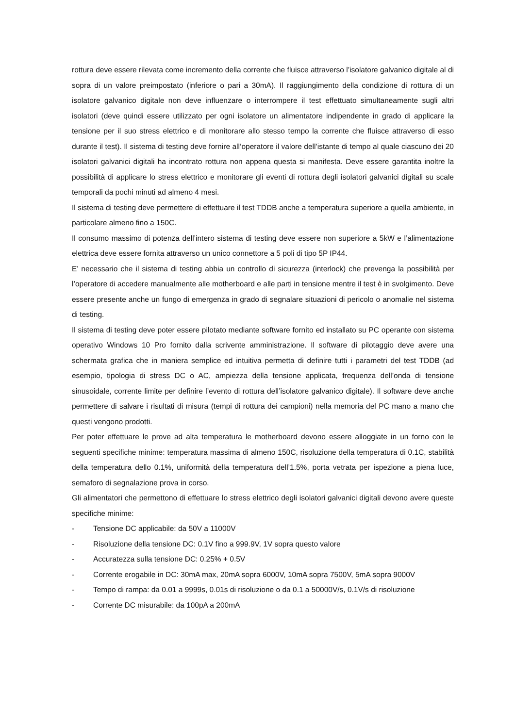rottura deve essere rilevata come incremento della corrente che fluisce attraverso l’isolatore galvanico digitale al di sopra di un valore preimpostato (inferiore o pari a 30mA). Il raggiungimento della condizione di rottura di un isolatore galvanico digitale non deve influenzare o interrompere il test effettuato simultaneamente sugli altri isolatori (deve quindi essere utilizzato per ogni isolatore un alimentatore indipendente in grado di applicare la tensione per il suo stress elettrico e di monitorare allo stesso tempo la corrente che fluisce attraverso di esso durante il test). Il sistema di testing deve fornire all’operatore il valore dell’istante di tempo al quale ciascuno dei 20 isolatori galvanici digitali ha incontrato rottura non appena questa si manifesta. Deve essere garantita inoltre la possibilità di applicare lo stress elettrico e monitorare gli eventi di rottura degli isolatori galvanici digitali su scale temporali da pochi minuti ad almeno 4 mesi.
Il sistema di testing deve permettere di effettuare il test TDDB anche a temperatura superiore a quella ambiente, in particolare almeno fino a 150C.
Il consumo massimo di potenza dell’intero sistema di testing deve essere non superiore a 5kW e l’alimentazione elettrica deve essere fornita attraverso un unico connettore a 5 poli di tipo 5P IP44.
E’ necessario che il sistema di testing abbia un controllo di sicurezza (interlock) che prevenga la possibilità per l’operatore di accedere manualmente alle motherboard e alle parti in tensione mentre il test è in svolgimento. Deve essere presente anche un fungo di emergenza in grado di segnalare situazioni di pericolo o anomalie nel sistema di testing.
Il sistema di testing deve poter essere pilotato mediante software fornito ed installato su PC operante con sistema operativo Windows 10 Pro fornito dalla scrivente amministrazione. Il software di pilotaggio deve avere una schermata grafica che in maniera semplice ed intuitiva permetta di definire tutti i parametri del test TDDB (ad esempio, tipologia di stress DC o AC, ampiezza della tensione applicata, frequenza dell’onda di tensione sinusoidale, corrente limite per definire l’evento di rottura dell’isolatore galvanico digitale). Il software deve anche permettere di salvare i risultati di misura (tempi di rottura dei campioni) nella memoria del PC mano a mano che questi vengono prodotti.
Per poter effettuare le prove ad alta temperatura le motherboard devono essere alloggiate in un forno con le seguenti specifiche minime: temperatura massima di almeno 150C, risoluzione della temperatura di 0.1C, stabilità della temperatura dello 0.1%, uniformità della temperatura dell’1.5%, porta vetrata per ispezione a piena luce, semaforo di segnalazione prova in corso.
Gli alimentatori che permettono di effettuare lo stress elettrico degli isolatori galvanici digitali devono avere queste specifiche minime:
- Tensione DC applicabile: da 50V a 11000V
- Risoluzione della tensione DC: 0.1V fino a 999.9V, 1V sopra questo valore
- Accuratezza sulla tensione DC: 0.25% + 0.5V
- Corrente erogabile in DC: 30mA max, 20mA sopra 6000V, 10mA sopra 7500V, 5mA sopra 9000V
- Tempo di rampa: da 0.01 a 9999s, 0.01s di risoluzione o da 0.1 a 50000V/s, 0.1V/s di risoluzione
- Corrente DC misurabile: da 100pA a 200mA